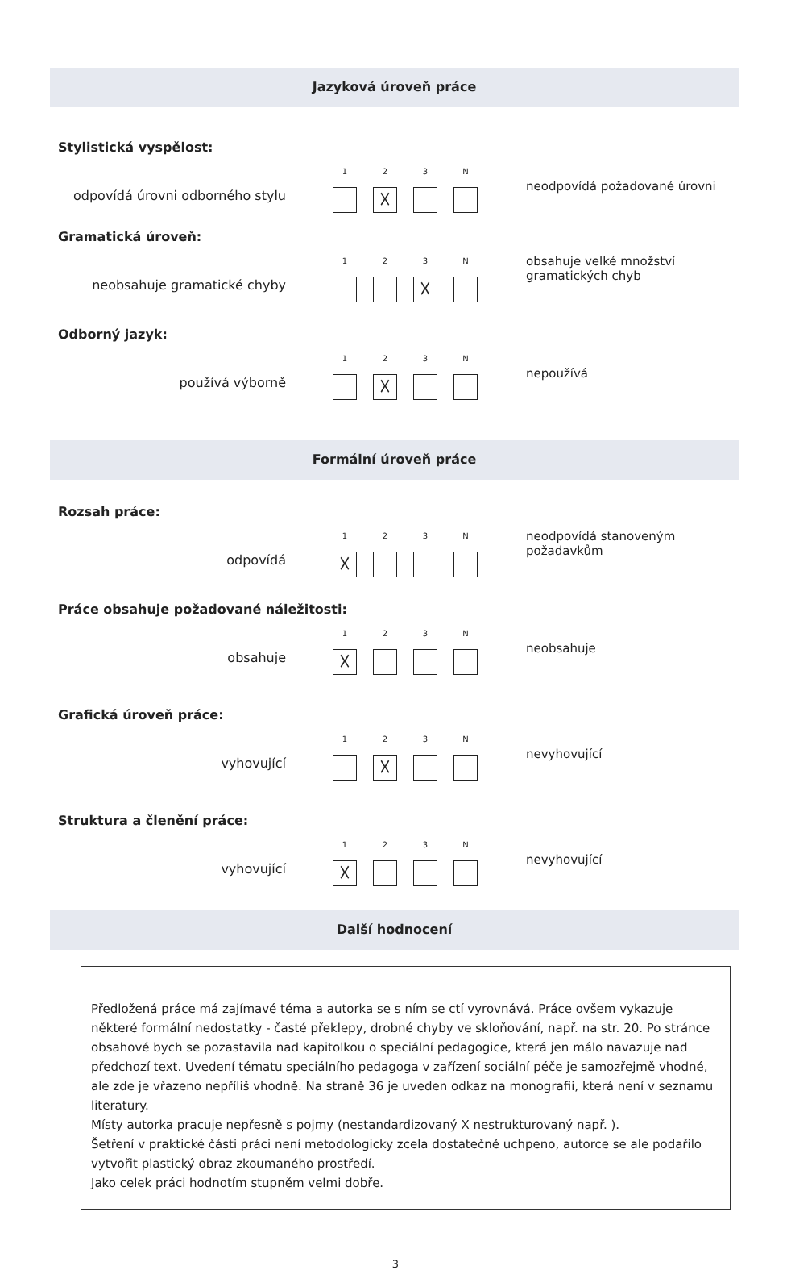Jazyková úroveň práce
Stylistická vyspělost:
odpovídá úrovni odborného stylu
1 2
☓
3 N
neodpovídá požadované úrovni
Gramatická úroveň:
neobsahuje gramatické chyby
1 2 3
☓
N
obsahuje velké množství gramatických chyb
Odborný jazyk:
používá výborně
1 2
☓
3 N
nepoužívá
Formální úroveň práce
Rozsah práce:
odpovídá
1
☓
2 3 N
neodpovídá stanoveným požadavkům
Práce obsahuje požadované náležitosti:
obsahuje
1
☓
2 3 N
neobsahuje
Grafická úroveň práce:
vyhovující
1 2
☓
3 N
nevyhovující
Struktura a členění práce:
vyhovující
1
☓
2 3 N
nevyhovující
Další hodnocení
Předložená práce má zajímavé téma a autorka se s ním se ctí vyrovnává. Práce ovšem vykazuje některé formální nedostatky - časté překlepy, drobné chyby ve skloňování, např. na str. 20. Po stránce obsahové bych se pozastavila nad kapitolkou o speciální pedagogice, která jen málo navazuje nad předchozí text. Uvedení tématu speciálního pedagoga v zařízení sociální péče je samozřejmě vhodné, ale zde je vřazeno nepříliš vhodně. Na straně 36 je uveden odkaz na monografii, která není v seznamu literatury.
Místy autorka pracuje nepřesně s pojmy (nestandardizovaný X nestrukturovaný např. ).
Šetření v praktické části práci není metodologicky zcela dostatečně uchpeno, autorce se ale podařilo vytvořit plastický obraz zkoumaného prostředí.
Jako celek práci hodnotím stupněm velmi dobře.
3